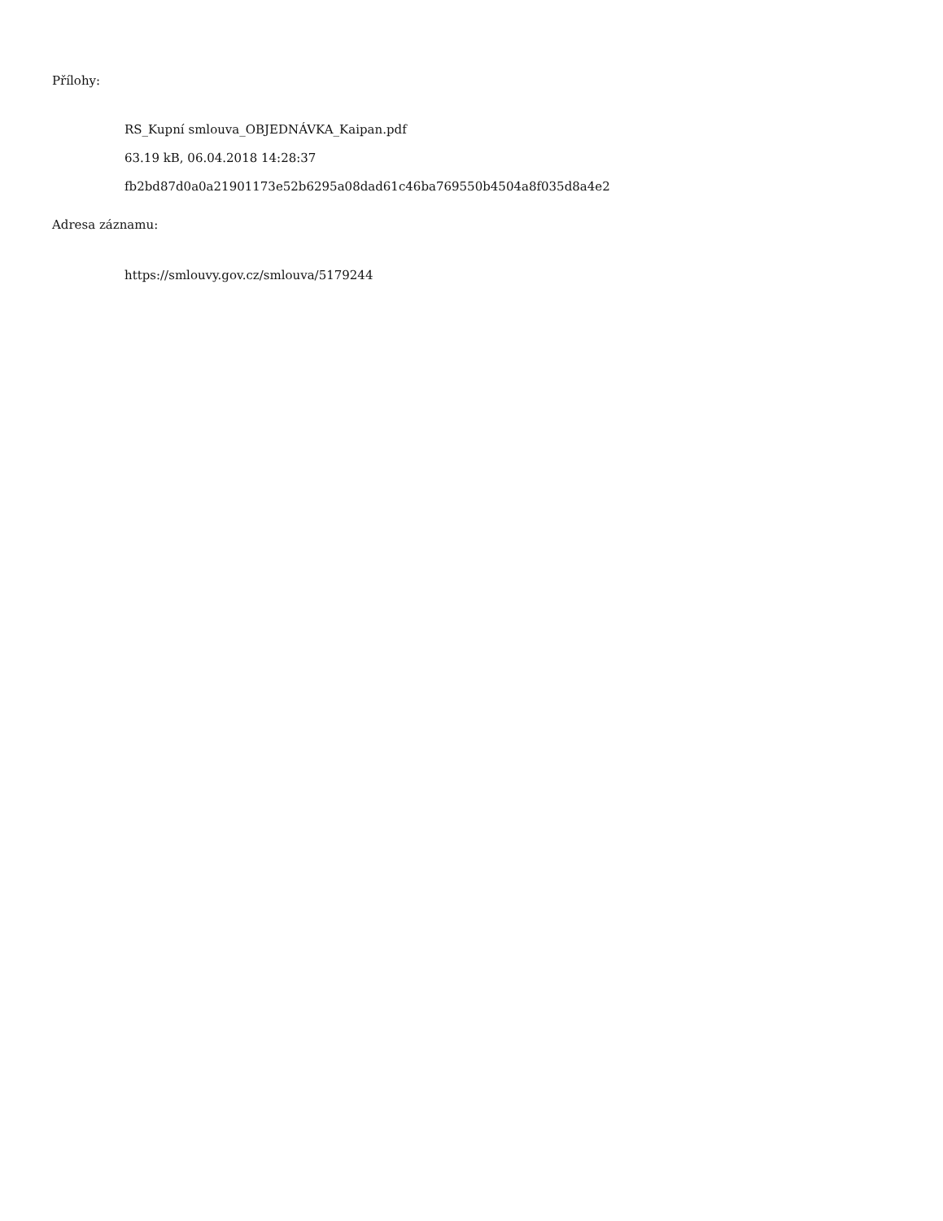Přílohy:
RS_Kupní smlouva_OBJEDNÁVKA_Kaipan.pdf
63.19 kB, 06.04.2018 14:28:37
fb2bd87d0a0a21901173e52b6295a08dad61c46ba769550b4504a8f035d8a4e2
Adresa záznamu:
https://smlouvy.gov.cz/smlouva/5179244